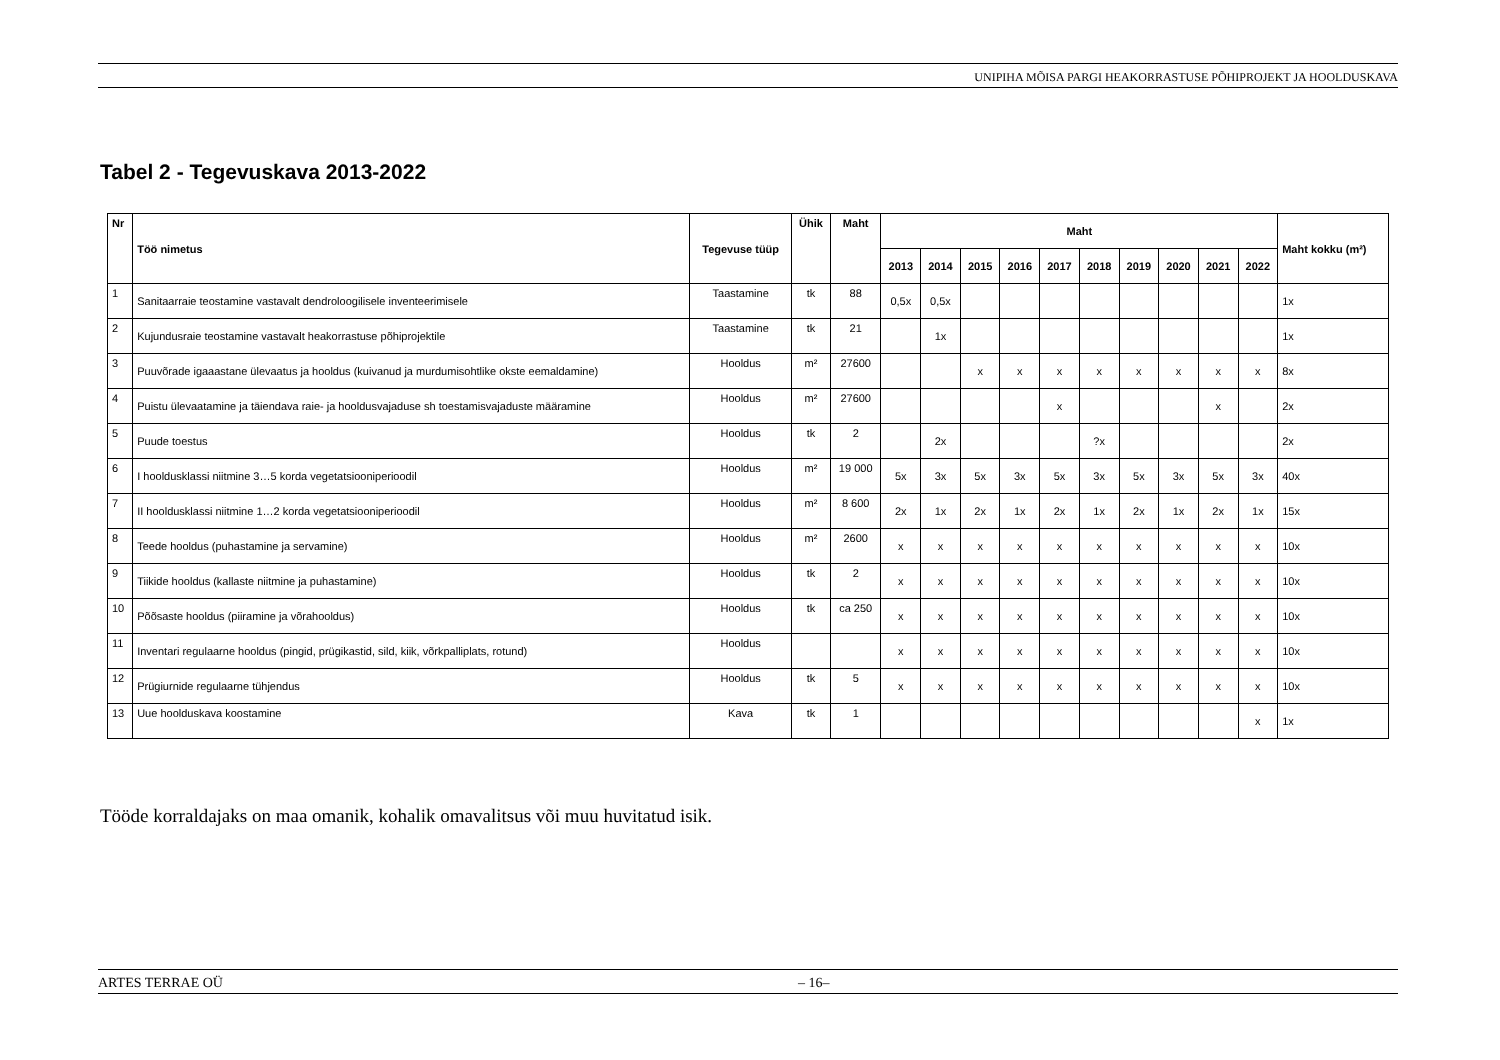UNIPIHA MÕISA PARGI HEAKORRASTUSE PÕHIPROJEKT JA HOOLDUSKAVA
Tabel 2 - Tegevuskava 2013-2022
| Nr | Töö nimetus | Tegevuse tüüp | Ühik | Maht | Maht | | | | | | | | | | Maht kokku (m²) |
| --- | --- | --- | --- | --- | --- | --- | --- | --- | --- | --- | --- | --- | --- | --- | --- |
| | | | | | 2013 | 2014 | 2015 | 2016 | 2017 | 2018 | 2019 | 2020 | 2021 | 2022 | |
| 1 | Sanitaarraie teostamine vastavalt dendroloogilisele inventeerimisele | Taastamine | tk | 88 | 0,5x | 0,5x | | | | | | | | | 1x |
| 2 | Kujundusraie teostamine vastavalt heakorrastuse põhiprojektile | Taastamine | tk | 21 | | 1x | | | | | | | | | 1x |
| 3 | Puuvõrade igaaastane ülevaatus ja hooldus (kuivanud ja murdumisohtlike okste eemaldamine) | Hooldus | m² | 27600 | | | x | x | x | x | x | x | x | x | 8x |
| 4 | Puistu ülevaatamine ja täiendava raie- ja hooldusvajaduse sh toestamisvajaduste määramine | Hooldus | m² | 27600 | | | | | x | | | | x | | 2x |
| 5 | Puude toestus | Hooldus | tk | 2 | | 2x | | | | ?x | | | | | 2x |
| 6 | I hooldusklassi niitmine 3…5 korda vegetatsiooniperioodil | Hooldus | m² | 19 000 | 5x | 3x | 5x | 3x | 5x | 3x | 5x | 3x | 5x | 3x | 40x |
| 7 | II hooldusklassi niitmine 1…2 korda vegetatsiooniperioodil | Hooldus | m² | 8 600 | 2x | 1x | 2x | 1x | 2x | 1x | 2x | 1x | 2x | 1x | 15x |
| 8 | Teede hooldus (puhastamine ja servamine) | Hooldus | m² | 2600 | x | x | x | x | x | x | x | x | x | x | 10x |
| 9 | Tiikide hooldus (kallaste niitmine ja puhastamine) | Hooldus | tk | 2 | x | x | x | x | x | x | x | x | x | x | 10x |
| 10 | Põõsaste hooldus (piiramine ja võrahooldus) | Hooldus | tk | ca 250 | x | x | x | x | x | x | x | x | x | x | 10x |
| 11 | Inventari regulaarne hooldus (pingid, prügikastid, sild, kiik, võrkpalliplats, rotund) | Hooldus | | | x | x | x | x | x | x | x | x | x | x | 10x |
| 12 | Prügiurnide regulaarne tühjendus | Hooldus | tk | 5 | x | x | x | x | x | x | x | x | x | x | 10x |
| 13 | Uue hoolduskava koostamine | Kava | tk | 1 | | | | | | | | | | x | 1x |
Tööde korraldajaks on maa omanik, kohalik omavalitsus või muu huvitatud isik.
ARTES TERRAE OÜ – 16–